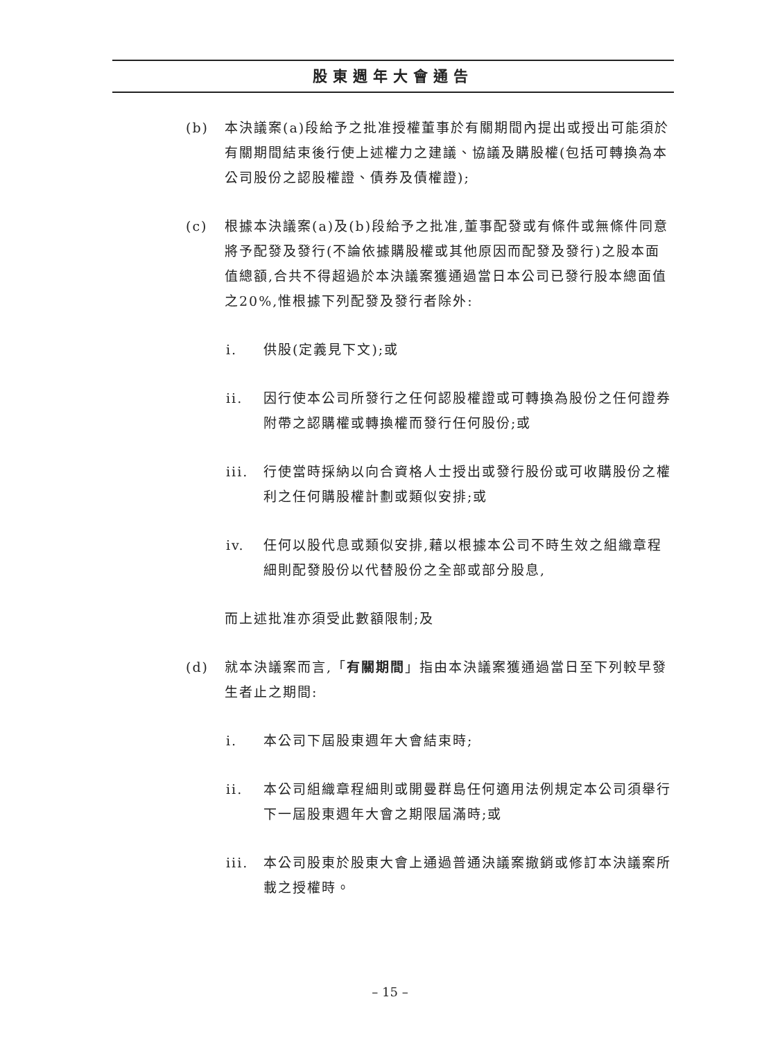股東週年大會通告
(b) 本決議案(a)段給予之批准授權董事於有關期間內提出或授出可能須於有關期間結束後行使上述權力之建議、協議及購股權(包括可轉換為本公司股份之認股權證、債券及債權證);
(c) 根據本決議案(a)及(b)段給予之批准,董事配發或有條件或無條件同意將予配發及發行(不論依據購股權或其他原因而配發及發行)之股本面值總額,合共不得超過於本決議案獲通過當日本公司已發行股本總面值之20%,惟根據下列配發及發行者除外:
i. 供股(定義見下文);或
ii. 因行使本公司所發行之任何認股權證或可轉換為股份之任何證券附帶之認購權或轉換權而發行任何股份;或
iii. 行使當時採納以向合資格人士授出或發行股份或可收購股份之權利之任何購股權計劃或類似安排;或
iv. 任何以股代息或類似安排,藉以根據本公司不時生效之組織章程細則配發股份以代替股份之全部或部分股息,
而上述批准亦須受此數額限制;及
(d) 就本決議案而言,「有關期間」指由本決議案獲通過當日至下列較早發生者止之期間:
i. 本公司下屆股東週年大會結束時;
ii. 本公司組織章程細則或開曼群島任何適用法例規定本公司須舉行下一屆股東週年大會之期限屆滿時;或
iii. 本公司股東於股東大會上通過普通決議案撤銷或修訂本決議案所載之授權時。
– 15 –